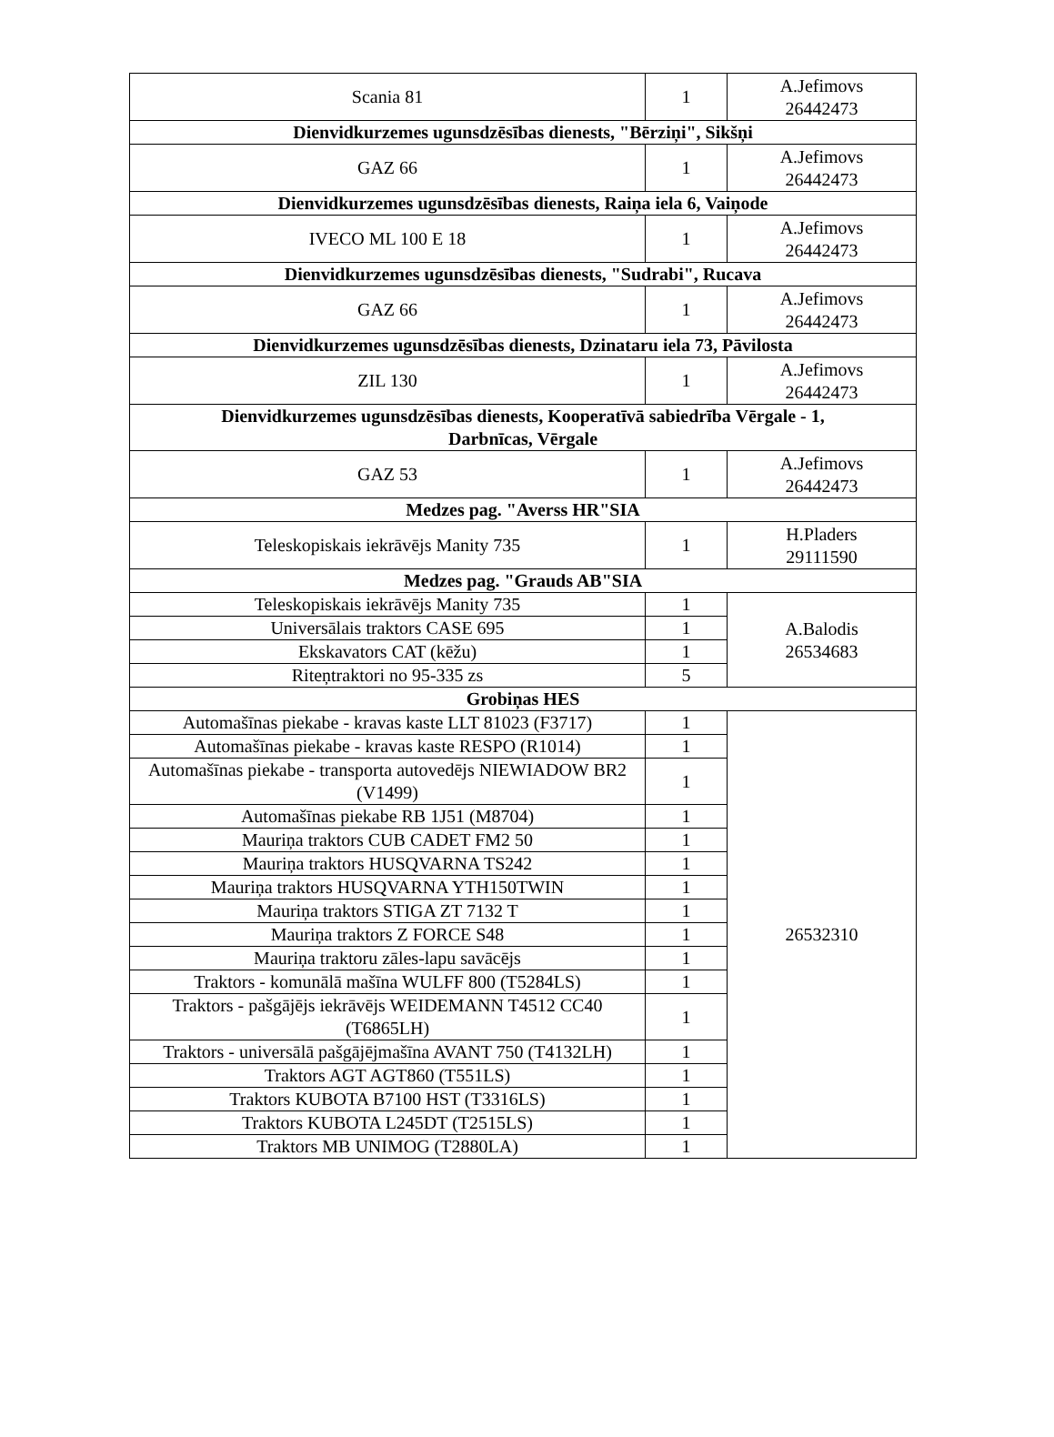| Scania 81 | 1 | A.Jefimovs 26442473 |
| Dienvidkurzemes ugunsdzēsības dienests, "Bērziņi", Sikšņi | | |
| GAZ 66 | 1 | A.Jefimovs 26442473 |
| Dienvidkurzemes ugunsdzēsības dienests, Raiņa iela 6, Vaiņode | | |
| IVECO ML 100 E 18 | 1 | A.Jefimovs 26442473 |
| Dienvidkurzemes ugunsdzēsības dienests, "Sudrabi", Rucava | | |
| GAZ 66 | 1 | A.Jefimovs 26442473 |
| Dienvidkurzemes ugunsdzēsības dienests, Dzinataru iela 73, Pāvilosta | | |
| ZIL 130 | 1 | A.Jefimovs 26442473 |
| Dienvidkurzemes ugunsdzēsības dienests, Kooperatīvā sabiedrība Vērgale - 1, Darbnīcas, Vērgale | | |
| GAZ 53 | 1 | A.Jefimovs 26442473 |
| Medzes pag. "Averss HR"SIA | | |
| Teleskopiskais iekrāvējs Manity 735 | 1 | H.Pladers 29111590 |
| Medzes pag. "Grauds AB"SIA | | |
| Teleskopiskais iekrāvējs Manity 735 | 1 | A.Balodis 26534683 |
| Universālais traktors CASE 695 | 1 | |
| Ekskavators CAT (kēžu) | 1 | |
| Riteņtraktori no 95-335 zs | 5 | |
| Grobiņas HES | | |
| Automašīnas piekabe - kravas kaste LLT 81023 (F3717) | 1 | 26532310 |
| Automašīnas piekabe - kravas kaste RESPO (R1014) | 1 | |
| Automašīnas piekabe - transporta autovedējs NIEWIADOW BR2 (V1499) | 1 | |
| Automašīnas piekabe RB 1J51 (M8704) | 1 | |
| Mauriņa traktors CUB CADET FM2 50 | 1 | |
| Mauriņa traktors HUSQVARNA TS242 | 1 | |
| Mauriņa traktors HUSQVARNA YTH150TWIN | 1 | |
| Mauriņa traktors STIGA ZT 7132 T | 1 | |
| Mauriņa traktors Z FORCE S48 | 1 | |
| Mauriņa traktoru zāles-lapu savācējs | 1 | |
| Traktors - komunālā mašīna WULFF 800 (T5284LS) | 1 | |
| Traktors - pašgājējs iekrāvējs WEIDEMANN T4512 CC40 (T6865LH) | 1 | |
| Traktors - universālā pašgājējmašīna AVANT 750 (T4132LH) | 1 | |
| Traktors AGT AGT860 (T551LS) | 1 | |
| Traktors KUBOTA B7100 HST (T3316LS) | 1 | |
| Traktors KUBOTA L245DT (T2515LS) | 1 | |
| Traktors MB UNIMOG (T2880LA) | 1 | |